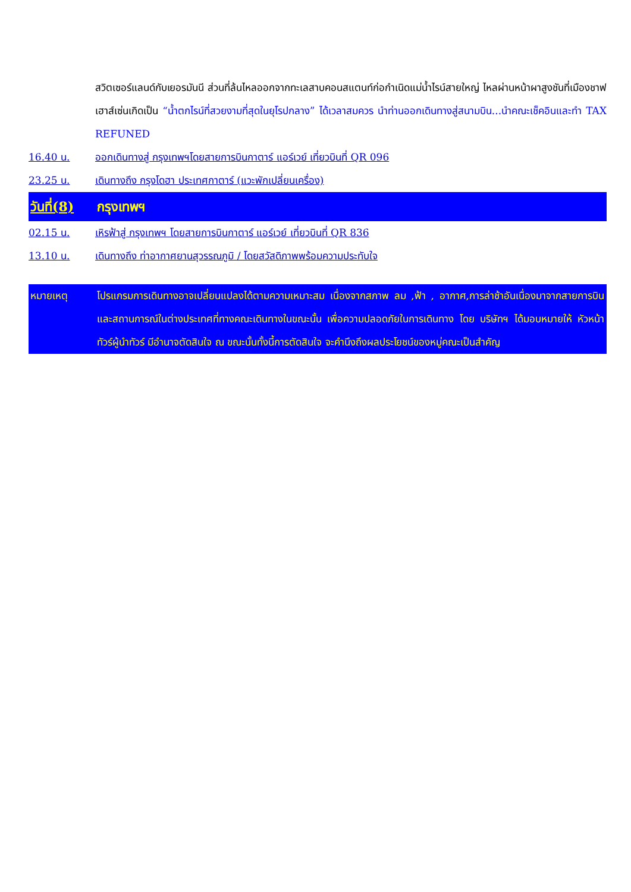สวิตเซอร์แลนด์กับเยอรมันนี ส่วนที่ล้นไหลออกจากทะเลสาบคอนสแตนท์ก่อกำเนิดแม่น้ำไรน์สายใหญ่ ไหลผ่านหน้าผาสูงชันที่เมืองชาฟเฮาส์เซ่นเกิดเป็น “น้ำตกไรน์ที่สวยงามที่สุดในยุโรปกลาง” ได้เวลาสมควร นำท่านออกเดินทางสู่สนามบิน...นำคณะเช็คอินและทำ TAX REFUNED
16.40 น. ออกเดินทางสู่ กรุงเทพฯโดยสายการบินกาตาร์ แอร์เวย์ เที่ยวบินที่ QR 096
23.25 น. เดินทางถึง กรุงโดฮา ประเทศกาตาร์ (แวะพักเปลี่ยนเครื่อง)
วันที่(8)
กรุงเทพฯ
02.15 น. เหิรฟ้าสู่ กรุงเทพฯ โดยสายการบินกาตาร์ แอร์เวย์ เที่ยวบินที่ QR 836
13.10 น. เดินทางถึง ท่าอากาศยานสุวรรณภูมิ / โดยสวัสดิภาพพร้อมความประทับใจ
หมายเหตุ โปรแกรมการเดินทางอาจเปลี่ยนแปลงได้ตามความเหมาะสม เนื่องจากสภาพ ลม ,ฟ้า , อากาศ,การล่าช้าอันเนื่องมาจากสายการบิน และสถานการณ์ในต่างประเทศที่ทางคณะเดินทางในขณะนั้น เพื่อความปลอดภัยในการเดินทาง โดย บริษัทฯ ได้มอบหมายให้ หัวหน้าทัวร์ผู้นำทัวร์ มีอำนาจตัดสินใจ ณ ขณะนั้นทั้งนี้การตัดสินใจ จะคำนึงถึงผลประโยชน์ของหมู่คณะเป็นสำคัญ